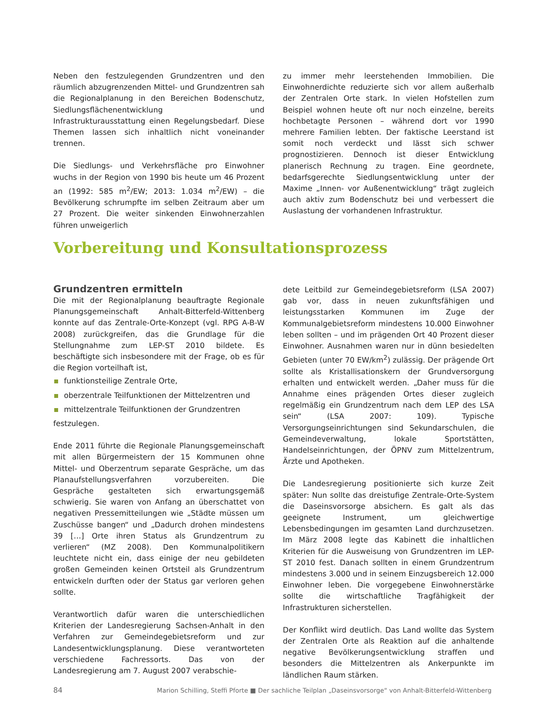Neben den festzulegenden Grundzentren und den räumlich abzugrenzenden Mittel- und Grundzentren sah die Regionalplanung in den Bereichen Bodenschutz, Siedlungsflächenentwicklung und Infrastrukturausstattung einen Regelungsbedarf. Diese Themen lassen sich inhaltlich nicht voneinander trennen.
Die Siedlungs- und Verkehrsfläche pro Einwohner wuchs in der Region von 1990 bis heute um 46 Prozent an (1992: 585 m<sup>2</sup>/EW; 2013: 1.034 m<sup>2</sup>/EW) – die Bevölkerung schrumpfte im selben Zeitraum aber um 27 Prozent. Die weiter sinkenden Einwohnerzahlen führen unweigerlich
zu immer mehr leerstehenden Immobilien. Die Einwohnerdichte reduzierte sich vor allem außerhalb der Zentralen Orte stark. In vielen Hofstellen zum Beispiel wohnen heute oft nur noch einzelne, bereits hochbetagte Personen – während dort vor 1990 mehrere Familien lebten. Der faktische Leerstand ist somit noch verdeckt und lässt sich schwer prognostizieren. Dennoch ist dieser Entwicklung planerisch Rechnung zu tragen. Eine geordnete, bedarfsgerechte Siedlungsentwicklung unter der Maxime „Innen- vor Außenentwicklung“ trägt zugleich auch aktiv zum Bodenschutz bei und verbessert die Auslastung der vorhandenen Infrastruktur.
Vorbereitung und Konsultationsprozess
Grundzentren ermitteln
Die mit der Regionalplanung beauftragte Regionale Planungsgemeinschaft Anhalt-Bitterfeld-Wittenberg konnte auf das Zentrale-Orte-Konzept (vgl. RPG A-B-W 2008) zurückgreifen, das die Grundlage für die Stellungnahme zum LEP-ST 2010 bildete. Es beschäftigte sich insbesondere mit der Frage, ob es für die Region vorteilhaft ist,
funktionsteilige Zentrale Orte,
oberzentrale Teilfunktionen der Mittelzentren und
mittelzentrale Teilfunktionen der Grundzentren
festzulegen.
Ende 2011 führte die Regionale Planungsgemeinschaft mit allen Bürgermeistern der 15 Kommunen ohne Mittel- und Oberzentrum separate Gespräche, um das Planaufstellungsverfahren vorzubereiten. Die Gespräche gestalteten sich erwartungsgemäß schwierig. Sie waren von Anfang an überschattet von negativen Pressemitteilungen wie „Städte müssen um Zuschüsse bangen“ und „Dadurch drohen mindestens 39 […] Orte ihren Status als Grundzentrum zu verlieren“ (MZ 2008). Den Kommunalpolitikern leuchtete nicht ein, dass einige der neu gebildeten großen Gemeinden keinen Ortsteil als Grundzentrum entwickeln durften oder der Status gar verloren gehen sollte.
Verantwortlich dafür waren die unterschiedlichen Kriterien der Landesregierung Sachsen-Anhalt in den Verfahren zur Gemeindegebietsreform und zur Landesentwicklungsplanung. Diese verantworteten verschiedene Fachressorts. Das von der Landesregierung am 7. August 2007 verabschie-
dete Leitbild zur Gemeindegebietsreform (LSA 2007) gab vor, dass in neuen zukunftsfähigen und leistungsstarken Kommunen im Zuge der Kommunalgebietsreform mindestens 10.000 Einwohner leben sollten – und im prägenden Ort 40 Prozent dieser Einwohner. Ausnahmen waren nur in dünn besiedelten Gebieten (unter 70 EW/km<sup>2</sup>) zulässig. Der prägende Ort sollte als Kristallisationskern der Grundversorgung erhalten und entwickelt werden. „Daher muss für die Annahme eines prägenden Ortes dieser zugleich regelmäßig ein Grundzentrum nach dem LEP des LSA sein“ (LSA 2007: 109). Typische Versorgungseinrichtungen sind Sekundarschulen, die Gemeindeverwaltung, lokale Sportstätten, Handelseinrichtungen, der ÖPNV zum Mittelzentrum, Ärzte und Apotheken.
Die Landesregierung positionierte sich kurze Zeit später: Nun sollte das dreistufige Zentrale-Orte-System die Daseinsvorsorge absichern. Es galt als das geeignete Instrument, um gleichwertige Lebensbedingungen im gesamten Land durchzusetzen. Im März 2008 legte das Kabinett die inhaltlichen Kriterien für die Ausweisung von Grundzentren im LEP-ST 2010 fest. Danach sollten in einem Grundzentrum mindestens 3.000 und in seinem Einzugsbereich 12.000 Einwohner leben. Die vorgegebene Einwohnerstärke sollte die wirtschaftliche Tragfähigkeit der Infrastrukturen sicherstellen.
Der Konflikt wird deutlich. Das Land wollte das System der Zentralen Orte als Reaktion auf die anhaltende negative Bevölkerungsentwicklung straffen und besonders die Mittelzentren als Ankerpunkte im ländlichen Raum stärken.
84 Marion Schilling, Steffi Pforte ■ Der sachliche Teilplan „Daseinsvorsorge“ von Anhalt-Bitterfeld-Wittenberg